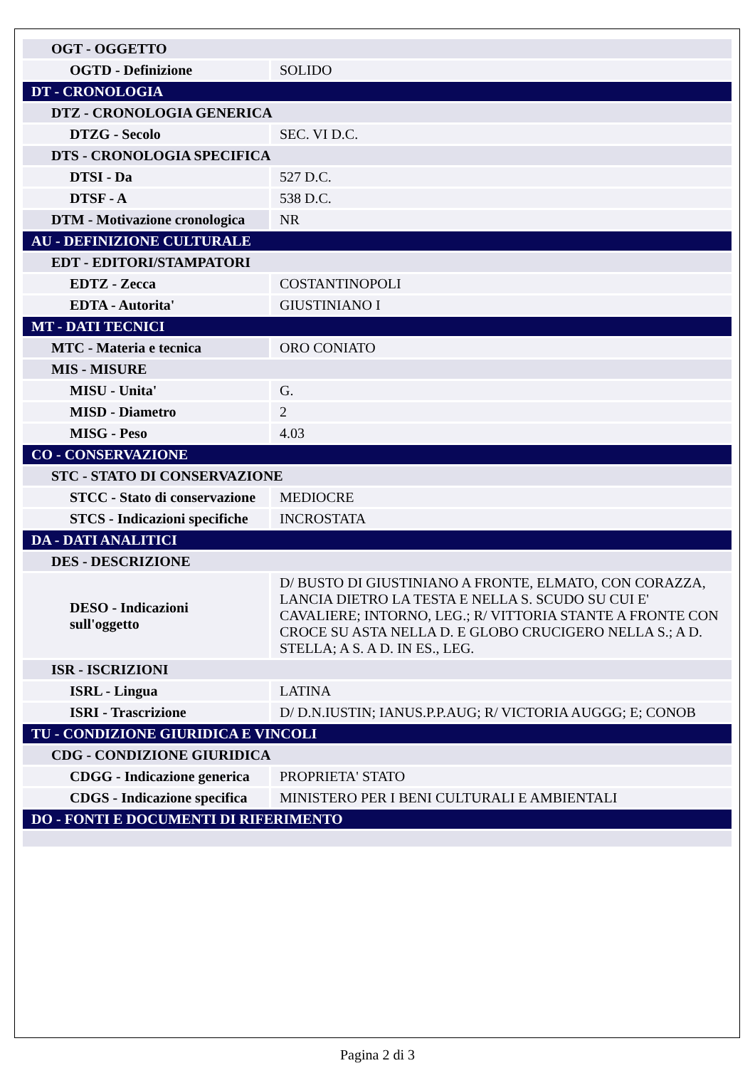| OGT - OGGETTO | |
| OGTD - Definizione | SOLIDO |
| DT - CRONOLOGIA | |
| DTZ - CRONOLOGIA GENERICA | |
| DTZG - Secolo | SEC. VI D.C. |
| DTS - CRONOLOGIA SPECIFICA | |
| DTSI - Da | 527 D.C. |
| DTSF - A | 538 D.C. |
| DTM - Motivazione cronologica | NR |
| AU - DEFINIZIONE CULTURALE | |
| EDT - EDITORI/STAMPATORI | |
| EDTZ - Zecca | COSTANTINOPOLI |
| EDTA - Autorita' | GIUSTINIANO I |
| MT - DATI TECNICI | |
| MTC - Materia e tecnica | ORO CONIATO |
| MIS - MISURE | |
| MISU - Unita' | G. |
| MISD - Diametro | 2 |
| MISG - Peso | 4.03 |
| CO - CONSERVAZIONE | |
| STC - STATO DI CONSERVAZIONE | |
| STCC - Stato di conservazione | MEDIOCRE |
| STCS - Indicazioni specifiche | INCROSTATA |
| DA - DATI ANALITICI | |
| DES - DESCRIZIONE | |
| DESO - Indicazioni sull'oggetto | D/ BUSTO DI GIUSTINIANO A FRONTE, ELMATO, CON CORAZZA, LANCIA DIETRO LA TESTA E NELLA S. SCUDO SU CUI E' CAVALIERE; INTORNO, LEG.; R/ VITTORIA STANTE A FRONTE CON CROCE SU ASTA NELLA D. E GLOBO CRUCIGERO NELLA S.; A D. STELLA; A S. A D. IN ES., LEG. |
| ISR - ISCRIZIONI | |
| ISRL - Lingua | LATINA |
| ISRI - Trascrizione | D/ D.N.IUSTIN; IANUS.P.P.AUG; R/ VICTORIA AUGGG; E; CONOB |
| TU - CONDIZIONE GIURIDICA E VINCOLI | |
| CDG - CONDIZIONE GIURIDICA | |
| CDGG - Indicazione generica | PROPRIETA' STATO |
| CDGS - Indicazione specifica | MINISTERO PER I BENI CULTURALI E AMBIENTALI |
| DO - FONTI E DOCUMENTI DI RIFERIMENTO | |
Pagina 2 di 3